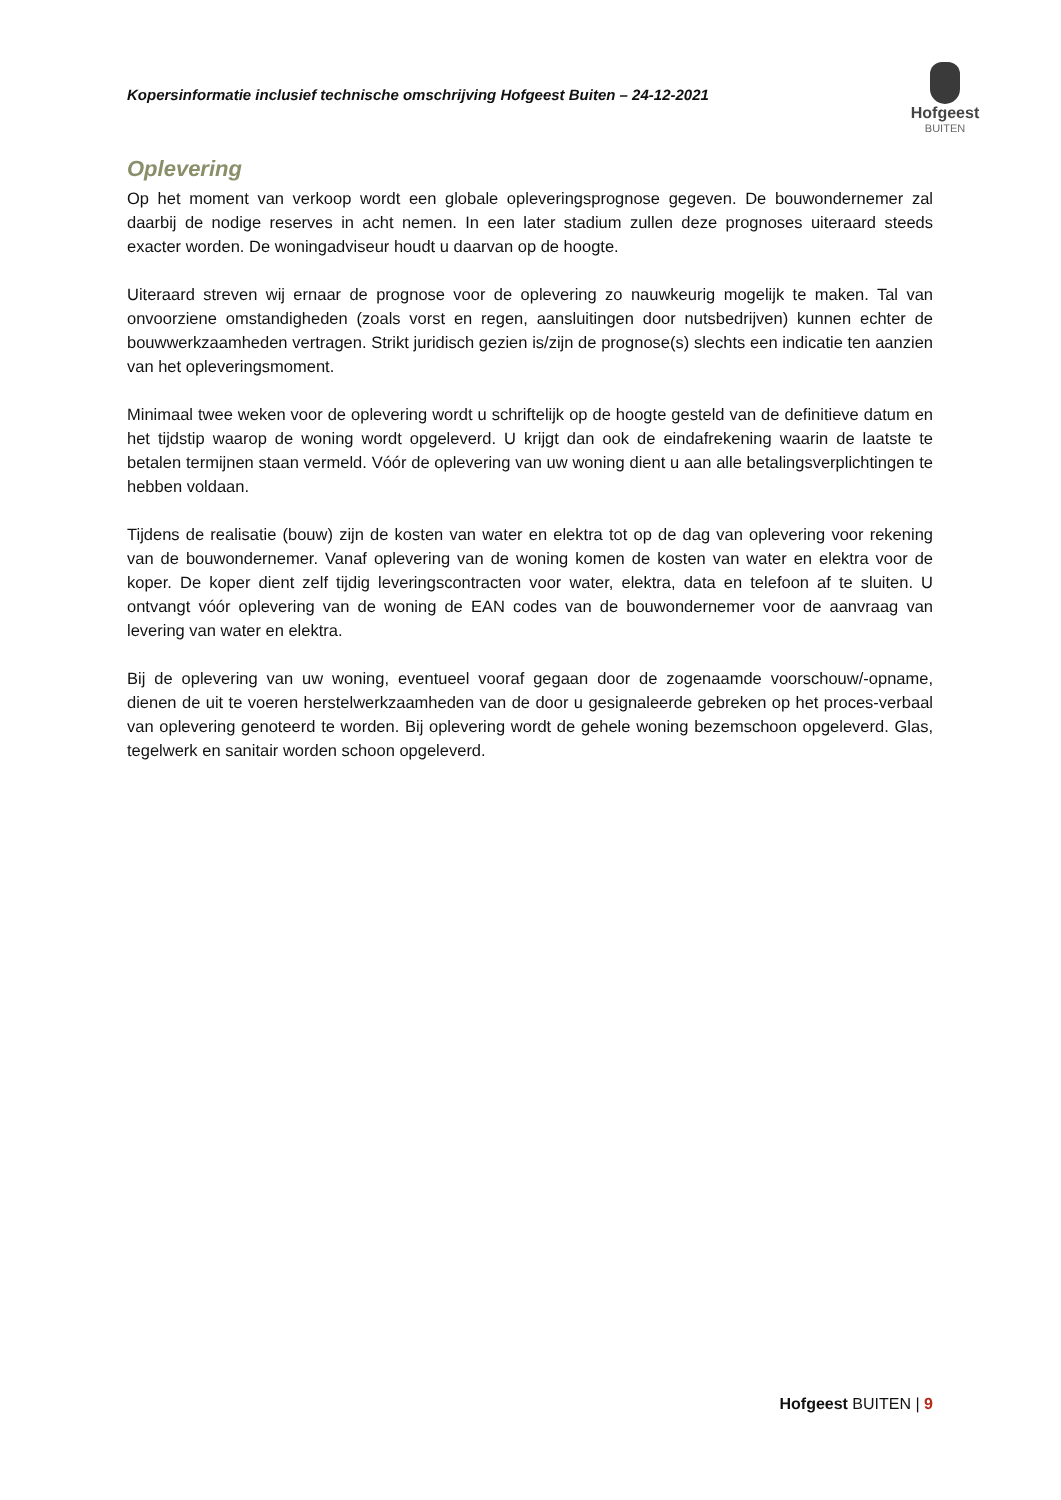Kopersinformatie inclusief technische omschrijving Hofgeest Buiten – 24-12-2021
Hofgeest
BUITEN
Oplevering
Op het moment van verkoop wordt een globale opleveringsprognose gegeven. De bouwondernemer zal daarbij de nodige reserves in acht nemen. In een later stadium zullen deze prognoses uiteraard steeds exacter worden. De woningadviseur houdt u daarvan op de hoogte.
Uiteraard streven wij ernaar de prognose voor de oplevering zo nauwkeurig mogelijk te maken. Tal van onvoorziene omstandigheden (zoals vorst en regen, aansluitingen door nutsbedrijven) kunnen echter de bouwwerkzaamheden vertragen. Strikt juridisch gezien is/zijn de prognose(s) slechts een indicatie ten aanzien van het opleveringsmoment.
Minimaal twee weken voor de oplevering wordt u schriftelijk op de hoogte gesteld van de definitieve datum en het tijdstip waarop de woning wordt opgeleverd. U krijgt dan ook de eindafrekening waarin de laatste te betalen termijnen staan vermeld. Vóór de oplevering van uw woning dient u aan alle betalingsverplichtingen te hebben voldaan.
Tijdens de realisatie (bouw) zijn de kosten van water en elektra tot op de dag van oplevering voor rekening van de bouwondernemer. Vanaf oplevering van de woning komen de kosten van water en elektra voor de koper. De koper dient zelf tijdig leveringscontracten voor water, elektra, data en telefoon af te sluiten. U ontvangt vóór oplevering van de woning de EAN codes van de bouwondernemer voor de aanvraag van levering van water en elektra.
Bij de oplevering van uw woning, eventueel vooraf gegaan door de zogenaamde voorschouw/-opname, dienen de uit te voeren herstelwerkzaamheden van de door u gesignaleerde gebreken op het proces-verbaal van oplevering genoteerd te worden. Bij oplevering wordt de gehele woning bezemschoon opgeleverd. Glas, tegelwerk en sanitair worden schoon opgeleverd.
Hofgeest BUITEN | 9